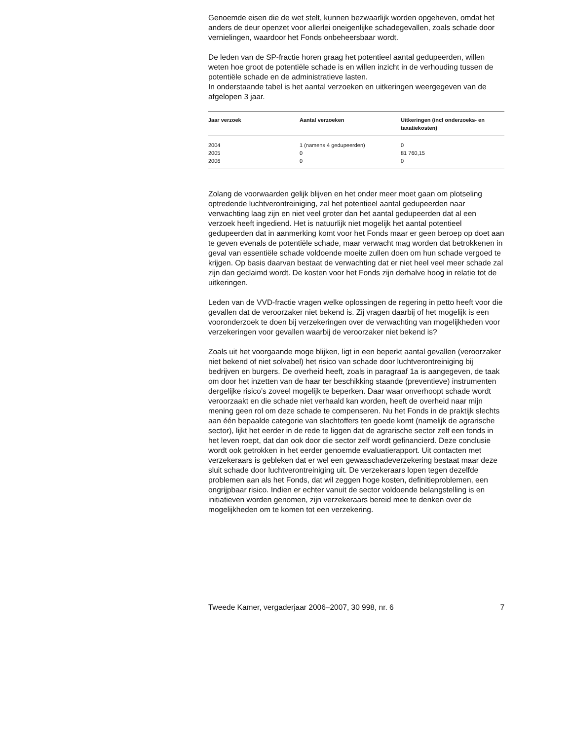Genoemde eisen die de wet stelt, kunnen bezwaarlijk worden opgeheven, omdat het anders de deur openzet voor allerlei oneigenlijke schadegevallen, zoals schade door vernielingen, waardoor het Fonds onbeheersbaar wordt.
De leden van de SP-fractie horen graag het potentieel aantal gedupeerden, willen weten hoe groot de potentiële schade is en willen inzicht in de verhouding tussen de potentiële schade en de administratieve lasten.
In onderstaande tabel is het aantal verzoeken en uitkeringen weergegeven van de afgelopen 3 jaar.
| Jaar verzoek | Aantal verzoeken | Uitkeringen (incl onderzoeks- en taxatiekosten) |
| --- | --- | --- |
| 2004 | 1 (namens 4 gedupeerden) | 0 |
| 2005 | 0 | 81 760,15 |
| 2006 | 0 | 0 |
Zolang de voorwaarden gelijk blijven en het onder meer moet gaan om plotseling optredende luchtverontreiniging, zal het potentieel aantal gedupeerden naar verwachting laag zijn en niet veel groter dan het aantal gedupeerden dat al een verzoek heeft ingediend. Het is natuurlijk niet mogelijk het aantal potentieel gedupeerden dat in aanmerking komt voor het Fonds maar er geen beroep op doet aan te geven evenals de potentiële schade, maar verwacht mag worden dat betrokkenen in geval van essentiële schade voldoende moeite zullen doen om hun schade vergoed te krijgen. Op basis daarvan bestaat de verwachting dat er niet heel veel meer schade zal zijn dan geclaimd wordt. De kosten voor het Fonds zijn derhalve hoog in relatie tot de uitkeringen.
Leden van de VVD-fractie vragen welke oplossingen de regering in petto heeft voor die gevallen dat de veroorzaker niet bekend is. Zij vragen daarbij of het mogelijk is een vooronderzoek te doen bij verzekeringen over de verwachting van mogelijkheden voor verzekeringen voor gevallen waarbij de veroorzaker niet bekend is?
Zoals uit het voorgaande moge blijken, ligt in een beperkt aantal gevallen (veroorzaker niet bekend of niet solvabel) het risico van schade door luchtverontreiniging bij bedrijven en burgers. De overheid heeft, zoals in paragraaf 1a is aangegeven, de taak om door het inzetten van de haar ter beschikking staande (preventieve) instrumenten dergelijke risico’s zoveel mogelijk te beperken. Daar waar onverhoopt schade wordt veroorzaakt en die schade niet verhaald kan worden, heeft de overheid naar mijn mening geen rol om deze schade te compenseren. Nu het Fonds in de praktijk slechts aan één bepaalde categorie van slachtoffers ten goede komt (namelijk de agrarische sector), lijkt het eerder in de rede te liggen dat de agrarische sector zelf een fonds in het leven roept, dat dan ook door die sector zelf wordt gefinancierd. Deze conclusie wordt ook getrokken in het eerder genoemde evaluatierapport. Uit contacten met verzekeraars is gebleken dat er wel een gewasschadeverzekering bestaat maar deze sluit schade door luchtverontreiniging uit. De verzekeraars lopen tegen dezelfde problemen aan als het Fonds, dat wil zeggen hoge kosten, definitieproblemen, een ongrijpbaar risico. Indien er echter vanuit de sector voldoende belangstelling is en initiatieven worden genomen, zijn verzekeraars bereid mee te denken over de mogelijkheden om te komen tot een verzekering.
Tweede Kamer, vergaderjaar 2006–2007, 30 998, nr. 6 7